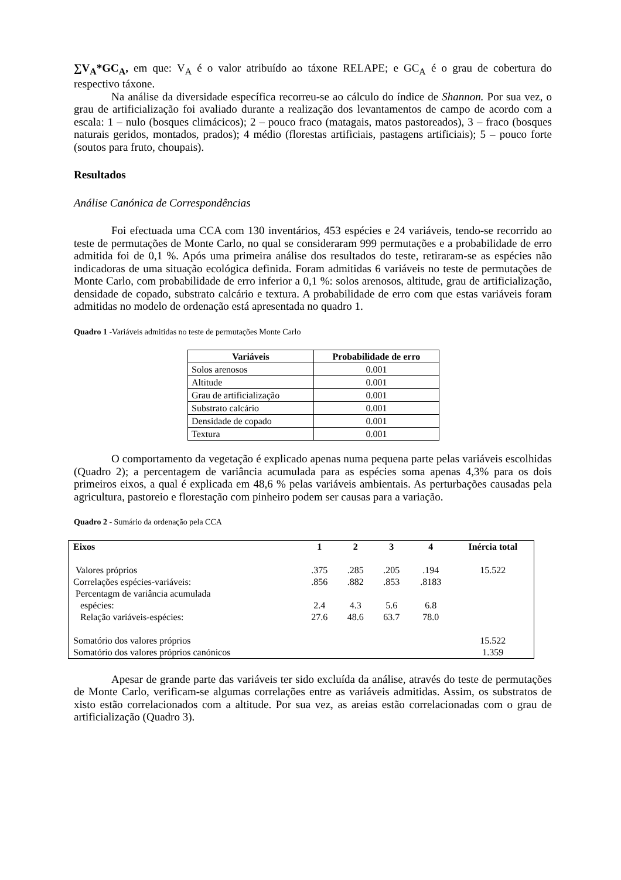∑V<sub>A</sub>*GC<sub>A</sub>, em que: V<sub>A</sub> é o valor atribuído ao táxone RELAPE; e GC<sub>A</sub> é o grau de cobertura do respectivo táxone.
Na análise da diversidade específica recorreu-se ao cálculo do índice de Shannon. Por sua vez, o grau de artificialização foi avaliado durante a realização dos levantamentos de campo de acordo com a escala: 1 – nulo (bosques climácicos); 2 – pouco fraco (matagais, matos pastoreados), 3 – fraco (bosques naturais geridos, montados, prados); 4 médio (florestas artificiais, pastagens artificiais); 5 – pouco forte (soutos para fruto, choupais).
Resultados
Análise Canónica de Correspondências
Foi efectuada uma CCA com 130 inventários, 453 espécies e 24 variáveis, tendo-se recorrido ao teste de permutações de Monte Carlo, no qual se consideraram 999 permutações e a probabilidade de erro admitida foi de 0,1 %. Após uma primeira análise dos resultados do teste, retiraram-se as espécies não indicadoras de uma situação ecológica definida. Foram admitidas 6 variáveis no teste de permutações de Monte Carlo, com probabilidade de erro inferior a 0,1 %: solos arenosos, altitude, grau de artificialização, densidade de copado, substrato calcário e textura. A probabilidade de erro com que estas variáveis foram admitidas no modelo de ordenação está apresentada no quadro 1.
Quadro 1 -Variáveis admitidas no teste de permutações Monte Carlo
| Variáveis | Probabilidade de erro |
| --- | --- |
| Solos arenosos | 0.001 |
| Altitude | 0.001 |
| Grau de artificialização | 0.001 |
| Substrato calcário | 0.001 |
| Densidade de copado | 0.001 |
| Textura | 0.001 |
O comportamento da vegetação é explicado apenas numa pequena parte pelas variáveis escolhidas (Quadro 2); a percentagem de variância acumulada para as espécies soma apenas 4,3% para os dois primeiros eixos, a qual é explicada em 48,6 % pelas variáveis ambientais. As perturbações causadas pela agricultura, pastoreio e florestação com pinheiro podem ser causas para a variação.
Quadro 2 - Sumário da ordenação pela CCA
| Eixos | 1 | 2 | 3 | 4 | Inércia total |
| --- | --- | --- | --- | --- | --- |
| Valores próprios | .375 | .285 | .205 | .194 | 15.522 |
| Correlações espécies-variáveis: | .856 | .882 | .853 | .8183 | |
| Percentagm de variância acumulada | | | | | |
| espécies: | 2.4 | 4.3 | 5.6 | 6.8 | |
| Relação variáveis-espécies: | 27.6 | 48.6 | 63.7 | 78.0 | |
| Somatório dos valores próprios | | | | | 15.522 |
| Somatório dos valores próprios canónicos | | | | | 1.359 |
Apesar de grande parte das variáveis ter sido excluída da análise, através do teste de permutações de Monte Carlo, verificam-se algumas correlações entre as variáveis admitidas. Assim, os substratos de xisto estão correlacionados com a altitude. Por sua vez, as areias estão correlacionadas com o grau de artificialização (Quadro 3).